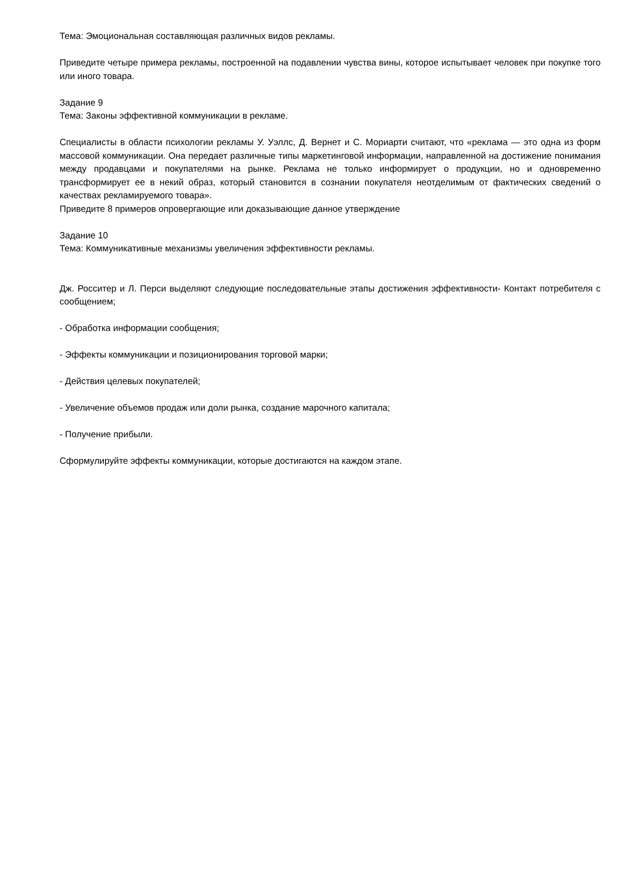Тема: Эмоциональная составляющая различных видов рекламы.
Приведите четыре примера рекламы, построенной на подавлении чувства вины, которое испытывает человек при покупке того или иного товара.
Задание 9
Тема: Законы эффективной коммуникации в рекламе.
Специалисты в области психологии рекламы У. Уэллс, Д. Вернет и С. Мориарти считают, что «реклама — это одна из форм массовой коммуникации. Она передает различные типы маркетинговой информации, направленной на достижение понимания между продавцами и покупателями на рынке. Реклама не только информирует о продукции, но и одновременно трансформирует ее в некий образ, который становится в сознании покупателя неотделимым от фактических сведений о качествах рекламируемого товара».
Приведите 8 примеров опровергающие или доказывающие данное утверждение
Задание 10
Тема: Коммуникативные механизмы увеличения эффективности рекламы.
Дж. Росситер и Л. Перси выделяют следующие последовательные этапы достижения эффективности- Контакт потребителя с сообщением;
- Обработка информации сообщения;
- Эффекты коммуникации и позиционирования торговой марки;
- Действия целевых покупателей;
- Увеличение объемов продаж или доли рынка, создание марочного капитала;
- Получение прибыли.
Сформулируйте эффекты коммуникации, которые достигаются на каждом этапе.